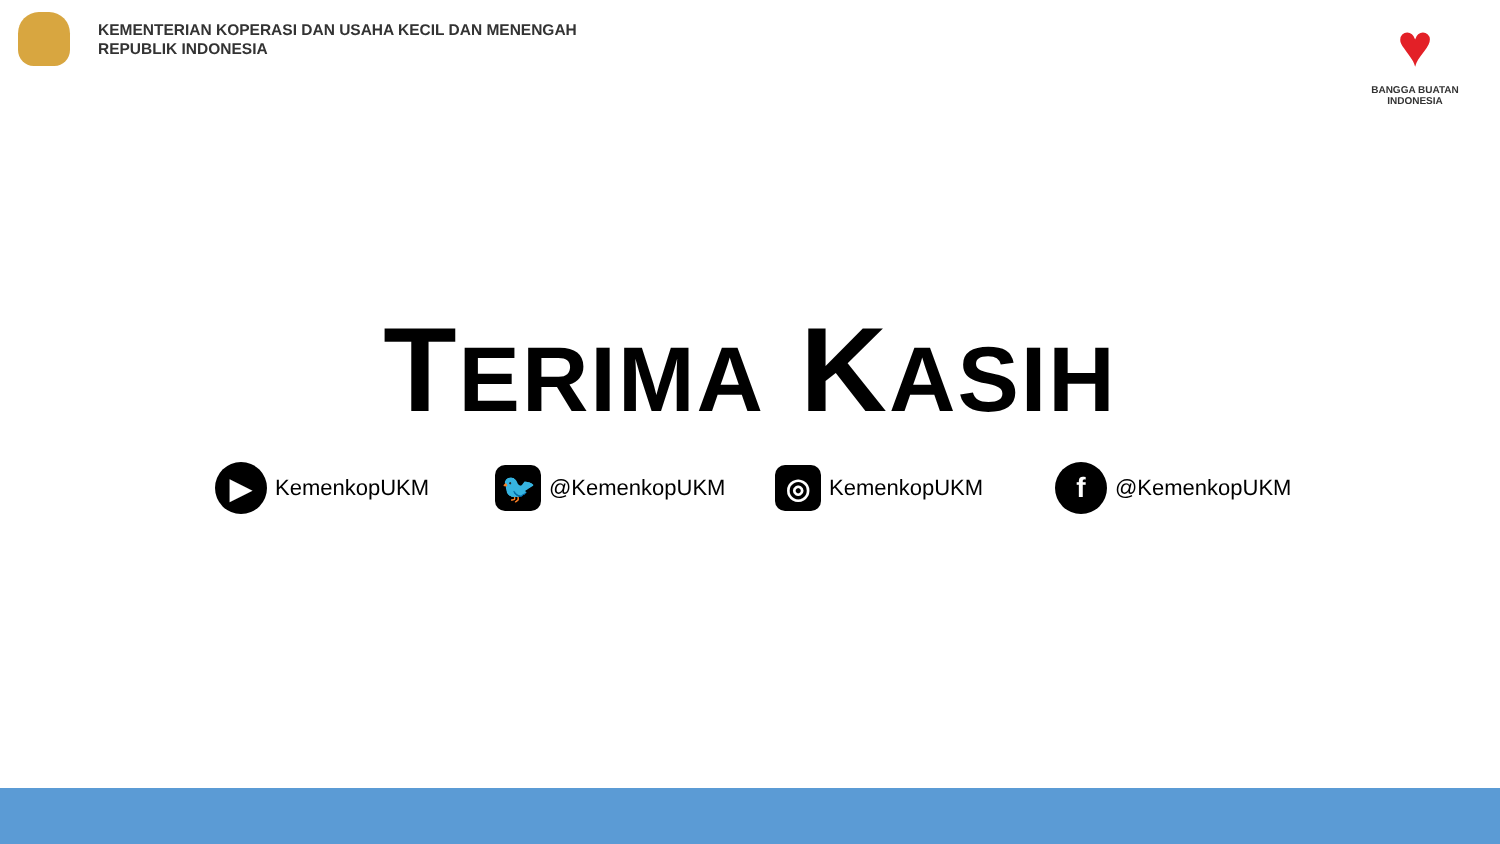KEMENTERIAN KOPERASI DAN USAHA KECIL DAN MENENGAH
REPUBLIK INDONESIA
♥
BANGGA BUATAN
INDONESIA
TERIMA KASIH
▶ KemenkopUKM
🐦 @KemenkopUKM
◎ KemenkopUKM
f @KemenkopUKM